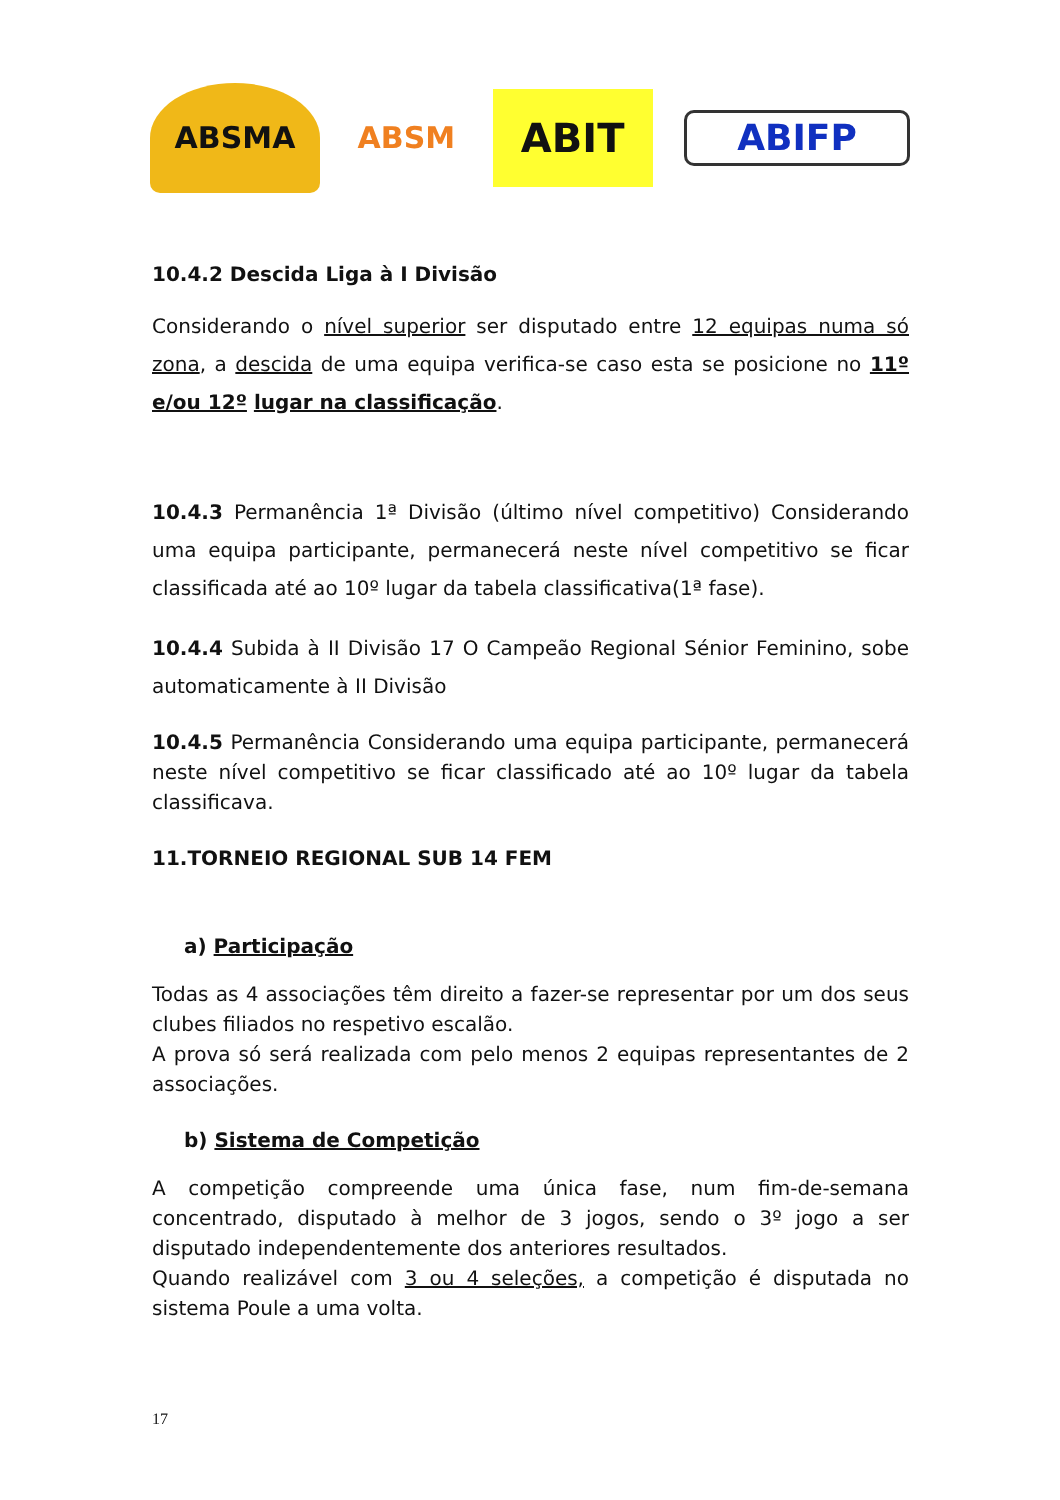ABSMA ABSM
ABIT
ABIFP
10.4.2 Descida Liga à I Divisão
Considerando o nível superior ser disputado entre 12 equipas numa só zona, a descida de uma equipa verifica-se caso esta se posicione no 11º e/ou 12º lugar na classificação.
10.4.3 Permanência 1ª Divisão (último nível competitivo) Considerando uma equipa participante, permanecerá neste nível competitivo se ficar classificada até ao 10º lugar da tabela classificativa(1ª fase).
10.4.4 Subida à II Divisão 17 O Campeão Regional Sénior Feminino, sobe automaticamente à II Divisão
10.4.5 Permanência Considerando uma equipa participante, permanecerá neste nível competitivo se ficar classificado até ao 10º lugar da tabela classificava.
11.TORNEIO REGIONAL SUB 14 FEM
a) Participação
Todas as 4 associações têm direito a fazer-se representar por um dos seus clubes filiados no respetivo escalão.
A prova só será realizada com pelo menos 2 equipas representantes de 2 associações.
b) Sistema de Competição
A competição compreende uma única fase, num fim-de-semana concentrado, disputado à melhor de 3 jogos, sendo o 3º jogo a ser disputado independentemente dos anteriores resultados.
Quando realizável com 3 ou 4 seleções, a competição é disputada no sistema Poule a uma volta.
17